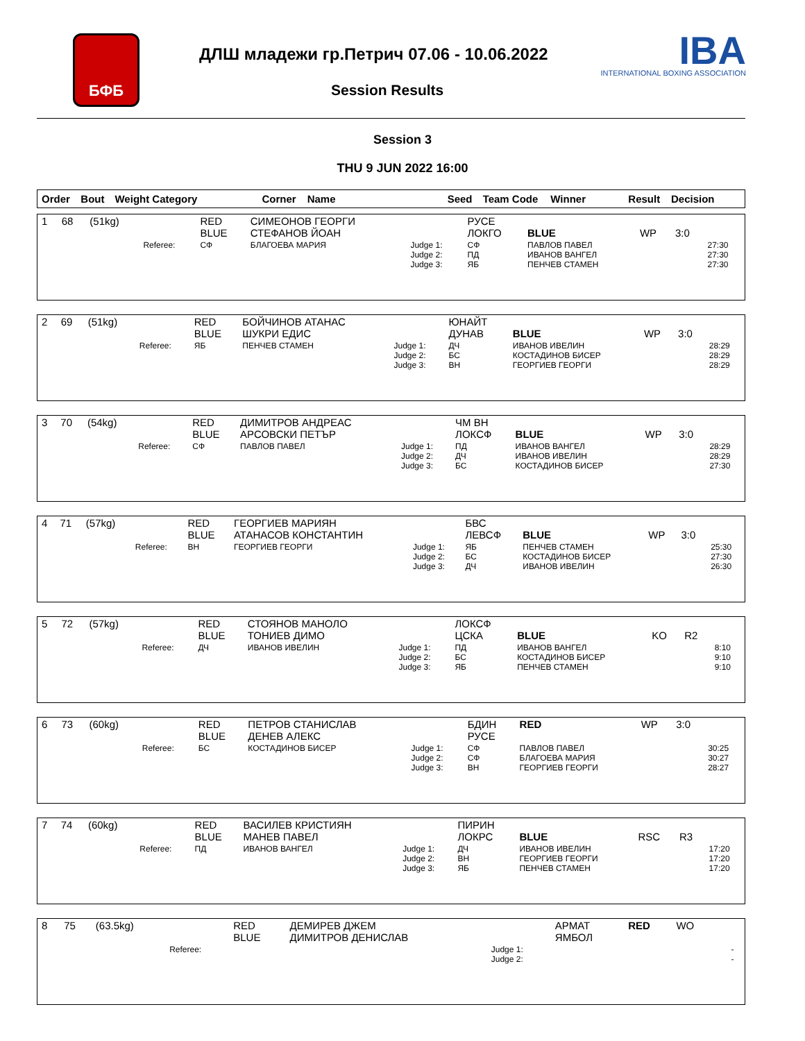БФБ
ДЛШ младежи гр.Петрич 07.06 - 10.06.2022
IBA
INTERNATIONAL BOXING ASSOCIATION
Session Results
Session 3
THU 9 JUN 2022 16:00
| Order | Bout | Weight Category | Corner | Name | Seed | Team Code | Winner | Result | Decision |
| --- | --- | --- | --- | --- | --- | --- | --- | --- | --- |
| 1 | 68 | (51kg) | | RED BLUE | СИМЕОНОВ ГЕОРГИ СТЕФАНОВ ЙОАН | | РУСЕ ЛОКГО | BLUE | WP | 3:0 | |
| | | | Referee: | СФ | БЛАГОЕВА МАРИЯ | Judge 1: Judge 2: Judge 3: | СФ ПД ЯБ | ПАВЛОВ ПАВЕЛ ИВАНОВ ВАНГЕЛ ПЕНЧЕВ СТАМЕН | | | 27:30 27:30 27:30 |
| 2 | 69 | (51kg) | | RED BLUE | БОЙЧИНОВ АТАНАС ШУКРИ ЕДИС | | ЮНАЙТ ДУНАВ | BLUE | WP | 3:0 | |
| | | | Referee: | ЯБ | ПЕНЧЕВ СТАМЕН | Judge 1: Judge 2: Judge 3: | ДЧ БС ВН | ИВАНОВ ИВЕЛИН КОСТАДИНОВ БИСЕР ГЕОРГИЕВ ГЕОРГИ | | | 28:29 28:29 28:29 |
| 3 | 70 | (54kg) | | RED BLUE | ДИМИТРОВ АНДРЕАС АРСОВСКИ ПЕТЪР | | ЧМ ВН ЛОКСФ | BLUE | WP | 3:0 | |
| | | | Referee: | СФ | ПАВЛОВ ПАВЕЛ | Judge 1: Judge 2: Judge 3: | ПД ДЧ БС | ИВАНОВ ВАНГЕЛ ИВАНОВ ИВЕЛИН КОСТАДИНОВ БИСЕР | | | 28:29 28:29 27:30 |
| 4 | 71 | (57kg) | | RED BLUE | ГЕОРГИЕВ МАРИЯН АТАНАСОВ КОНСТАНТИН | | БВС ЛЕВСФ | BLUE | WP | 3:0 | |
| | | | Referee: | ВН | ГЕОРГИЕВ ГЕОРГИ | Judge 1: Judge 2: Judge 3: | ЯБ БС ДЧ | ПЕНЧЕВ СТАМЕН КОСТАДИНОВ БИСЕР ИВАНОВ ИВЕЛИН | | | 25:30 27:30 26:30 |
| 5 | 72 | (57kg) | | RED BLUE | СТОЯНОВ МАНОЛО ТОНИЕВ ДИМО | | ЛОКСФ ЦСКА | BLUE | KO | R2 | |
| | | | Referee: | ДЧ | ИВАНОВ ИВЕЛИН | Judge 1: Judge 2: Judge 3: | ПД БС ЯБ | ИВАНОВ ВАНГЕЛ КОСТАДИНОВ БИСЕР ПЕНЧЕВ СТАМЕН | | | 8:10 9:10 9:10 |
| 6 | 73 | (60kg) | | RED BLUE | ПЕТРОВ СТАНИСЛАВ ДЕНЕВ АЛЕКС | | БДИН РУСЕ | RED | WP | 3:0 | |
| | | | Referee: | БС | КОСТАДИНОВ БИСЕР | Judge 1: Judge 2: Judge 3: | СФ СФ ВН | ПАВЛОВ ПАВЕЛ БЛАГОЕВА МАРИЯ ГЕОРГИЕВ ГЕОРГИ | | | 30:25 30:27 28:27 |
| 7 | 74 | (60kg) | | RED BLUE | ВАСИЛЕВ КРИСТИЯН МАНЕВ ПАВЕЛ | | ПИРИН ЛОКРС | BLUE | RSC | R3 | |
| | | | Referee: | ПД | ИВАНОВ ВАНГЕЛ | Judge 1: Judge 2: Judge 3: | ДЧ ВН ЯБ | ИВАНОВ ИВЕЛИН ГЕОРГИЕВ ГЕОРГИ ПЕНЧЕВ СТАМЕН | | | 17:20 17:20 17:20 |
| 8 | 75 | (63.5kg) | | RED BLUE | ДЕМИРЕВ ДЖЕМ ДИМИТРОВ ДЕНИСЛАВ | | АРМАТ ЯМБОЛ | RED | WO | | |
| | | | Referee: | | | Judge 1: Judge 2: | | | | | - - |